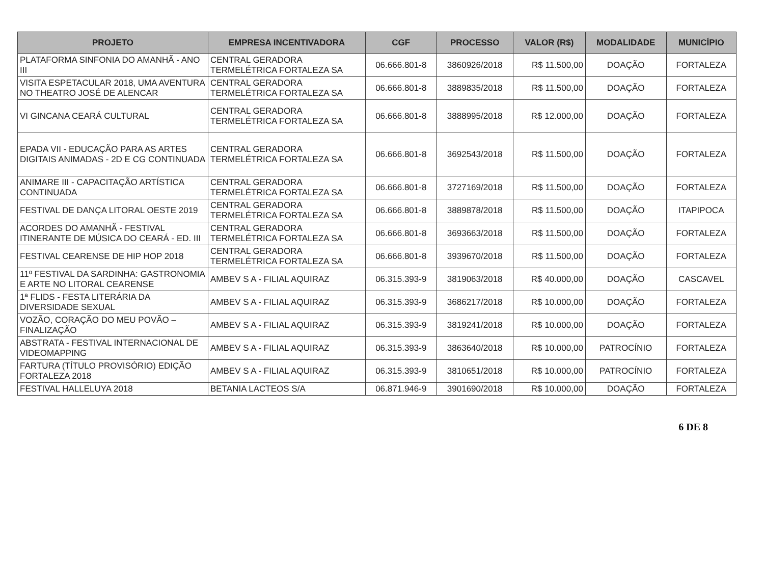| PROJETO | EMPRESA INCENTIVADORA | CGF | PROCESSO | VALOR (R$) | MODALIDADE | MUNICÍPIO |
| --- | --- | --- | --- | --- | --- | --- |
| PLATAFORMA SINFONIA DO AMANHÃ - ANO III | CENTRAL GERADORA TERMELÉTRICA FORTALEZA SA | 06.666.801-8 | 3860926/2018 | R$ 11.500,00 | DOAÇÃO | FORTALEZA |
| VISITA ESPETACULAR 2018, UMA AVENTURA NO THEATRO JOSÉ DE ALENCAR | CENTRAL GERADORA TERMELÉTRICA FORTALEZA SA | 06.666.801-8 | 3889835/2018 | R$ 11.500,00 | DOAÇÃO | FORTALEZA |
| VI GINCANA CEARÁ CULTURAL | CENTRAL GERADORA TERMELÉTRICA FORTALEZA SA | 06.666.801-8 | 3888995/2018 | R$ 12.000,00 | DOAÇÃO | FORTALEZA |
| EPADA VII - EDUCAÇÃO PARA AS ARTES DIGITAIS ANIMADAS - 2D E CG CONTINUADA | CENTRAL GERADORA TERMELÉTRICA FORTALEZA SA | 06.666.801-8 | 3692543/2018 | R$ 11.500,00 | DOAÇÃO | FORTALEZA |
| ANIMARE III - CAPACITAÇÃO ARTÍSTICA CONTINUADA | CENTRAL GERADORA TERMELÉTRICA FORTALEZA SA | 06.666.801-8 | 3727169/2018 | R$ 11.500,00 | DOAÇÃO | FORTALEZA |
| FESTIVAL DE DANÇA LITORAL OESTE 2019 | CENTRAL GERADORA TERMELÉTRICA FORTALEZA SA | 06.666.801-8 | 3889878/2018 | R$ 11.500,00 | DOAÇÃO | ITAPIPOCA |
| ACORDES DO AMANHÃ - FESTIVAL ITINERANTE DE MÚSICA DO CEARÁ - ED. III | CENTRAL GERADORA TERMELÉTRICA FORTALEZA SA | 06.666.801-8 | 3693663/2018 | R$ 11.500,00 | DOAÇÃO | FORTALEZA |
| FESTIVAL CEARENSE DE HIP HOP 2018 | CENTRAL GERADORA TERMELÉTRICA FORTALEZA SA | 06.666.801-8 | 3939670/2018 | R$ 11.500,00 | DOAÇÃO | FORTALEZA |
| 11º FESTIVAL DA SARDINHA: GASTRONOMIA E ARTE NO LITORAL CEARENSE | AMBEV S A - FILIAL AQUIRAZ | 06.315.393-9 | 3819063/2018 | R$ 40.000,00 | DOAÇÃO | CASCAVEL |
| 1ª FLIDS - FESTA LITERÁRIA DA DIVERSIDADE SEXUAL | AMBEV S A - FILIAL AQUIRAZ | 06.315.393-9 | 3686217/2018 | R$ 10.000,00 | DOAÇÃO | FORTALEZA |
| VOZÃO, CORAÇÃO DO MEU POVÃO – FINALIZAÇÃO | AMBEV S A - FILIAL AQUIRAZ | 06.315.393-9 | 3819241/2018 | R$ 10.000,00 | DOAÇÃO | FORTALEZA |
| ABSTRATA - FESTIVAL INTERNACIONAL DE VIDEOMAPPING | AMBEV S A - FILIAL AQUIRAZ | 06.315.393-9 | 3863640/2018 | R$ 10.000,00 | PATROCÍNIO | FORTALEZA |
| FARTURA (TÍTULO PROVISÓRIO) EDIÇÃO FORTALEZA 2018 | AMBEV S A - FILIAL AQUIRAZ | 06.315.393-9 | 3810651/2018 | R$ 10.000,00 | PATROCÍNIO | FORTALEZA |
| FESTIVAL HALLELUYA 2018 | BETANIA LACTEOS S/A | 06.871.946-9 | 3901690/2018 | R$ 10.000,00 | DOAÇÃO | FORTALEZA |
6 DE 8